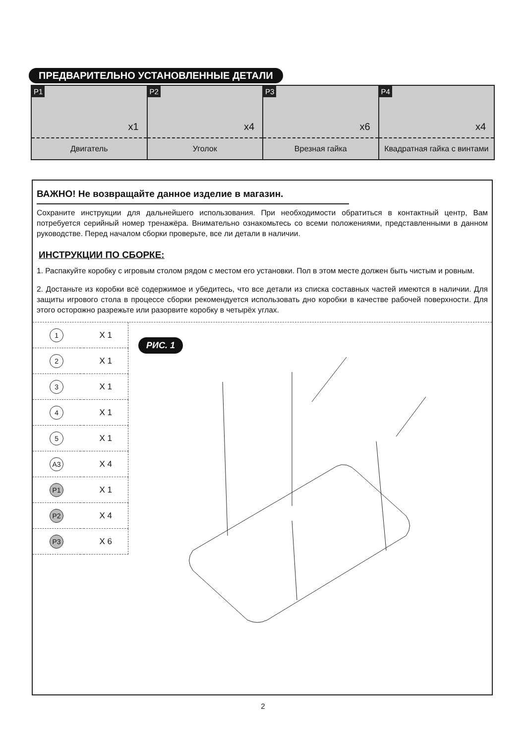ПРЕДВАРИТЕЛЬНО УСТАНОВЛЕННЫЕ ДЕТАЛИ
| P1 x1 Двигатель | P2 x4 Уголок | P3 x6 Врезная гайка | P4 x4 Квадратная гайка с винтами |
ВАЖНО! Не возвращайте данное изделие в магазин.
Сохраните инструкции для дальнейшего использования. При необходимости обратиться в контактный центр, Вам потребуется серийный номер тренажёра. Внимательно ознакомьтесь со всеми положениями, представленными в данном руководстве. Перед началом сборки проверьте, все ли детали в наличии.
ИНСТРУКЦИИ ПО СБОРКЕ:
1. Распакуйте коробку с игровым столом рядом с местом его установки. Пол в этом месте должен быть чистым и ровным.
2. Достаньте из коробки всё содержимое и убедитесь, что все детали из списка составных частей имеются в наличии. Для защиты игрового стола в процессе сборки рекомендуется использовать дно коробки в качестве рабочей поверхности. Для этого осторожно разрежьте или разорвите коробку в четырёх углах.
| 1 | | X 1 |
| 2 | | X 1 |
| 3 | | X 1 |
| 4 | | X 1 |
| 5 | | X 1 |
| A3 | | X 4 |
| P1 | | X 1 |
| P2 | | X 4 |
| P3 | | X 6 |
РИС. 1
2